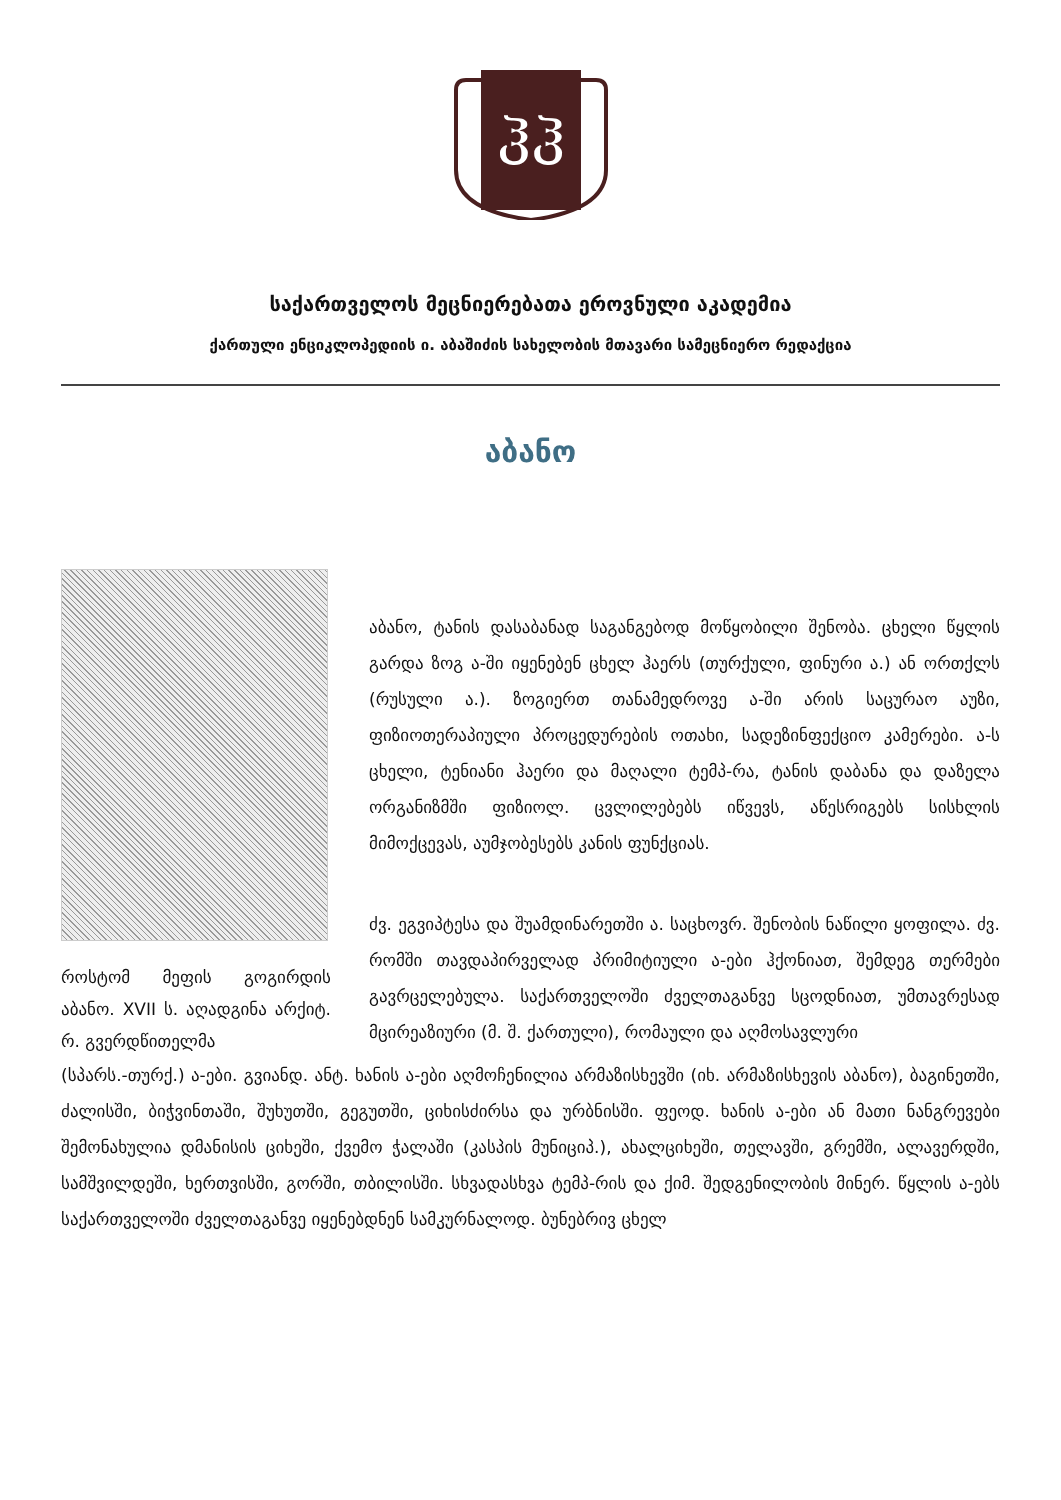ჰჰ
საქართველოს მეცნიერებათა ეროვნული აკადემია
ქართული ენციკლოპედიის ი. აბაშიძის სახელობის მთავარი სამეცნიერო რედაქცია
აბანო
როსტომ მეფის გოგირდის აბანო. XVII ს. აღადგინა არქიტ. რ. გვერდწითელმა
აბანო, ტანის დასაბანად საგანგებოდ მოწყობილი შენობა. ცხელი წყლის გარდა ზოგ ა-ში იყენებენ ცხელ ჰაერს (თურქული, ფინური ა.) ან ორთქლს (რუსული ა.). ზოგიერთ თანამედროვე ა-ში არის საცურაო აუზი, ფიზიოთერაპიული პროცედურების ოთახი, სადეზინფექციო კამერები. ა-ს ცხელი, ტენიანი ჰაერი და მაღალი ტემპ-რა, ტანის დაბანა და დაზელა ორგანიზმში ფიზიოლ. ცვლილებებს იწვევს, აწესრიგებს სისხლის მიმოქცევას, აუმჯობესებს კანის ფუნქციას.
ძვ. ეგვიპტესა და შუამდინარეთში ა. საცხოვრ. შენობის ნაწილი ყოფილა. ძვ. რომში თავდაპირველად პრიმიტიული ა-ები ჰქონიათ, შემდეგ თერმები გავრცელებულა. საქართველოში ძველთაგანვე სცოდნიათ, უმთავრესად მცირეაზიური (მ. შ. ქართული), რომაული და აღმოსავლური
(სპარს.-თურქ.) ა-ები. გვიანდ. ანტ. ხანის ა-ები აღმოჩენილია არმაზისხევში (იხ. არმაზისხევის აბანო), ბაგინეთში, ძალისში, ბიჭვინთაში, შუხუთში, გეგუთში, ციხისძირსა და ურბნისში. ფეოდ. ხანის ა-ები ან მათი ნანგრევები შემონახულია დმანისის ციხეში, ქვემო ჭალაში (კასპის მუნიციპ.), ახალციხეში, თელავში, გრემში, ალავერდში, სამშვილდეში, ხერთვისში, გორში, თბილისში. სხვადასხვა ტემპ-რის და ქიმ. შედგენილობის მინერ. წყლის ა-ებს საქართველოში ძველთაგანვე იყენებდნენ სამკურნალოდ. ბუნებრივ ცხელ